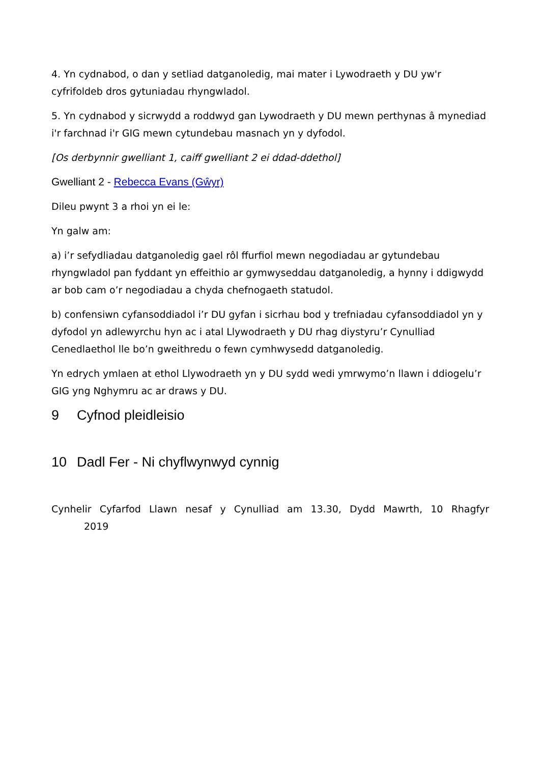4. Yn cydnabod, o dan y setliad datganoledig, mai mater i Lywodraeth y DU yw'r cyfrifoldeb dros gytuniadau rhyngwladol.
5. Yn cydnabod y sicrwydd a roddwyd gan Lywodraeth y DU mewn perthynas â mynediad i'r farchnad i'r GIG mewn cytundebau masnach yn y dyfodol.
[Os derbynnir gwelliant 1, caiff gwelliant 2 ei ddad-ddethol]
Gwelliant 2 - Rebecca Evans (Gŵyr)
Dileu pwynt 3 a rhoi yn ei le:
Yn galw am:
a) i’r sefydliadau datganoledig gael rôl ffurfiol mewn negodiadau ar gytundebau rhyngwladol pan fyddant yn effeithio ar gymwyseddau datganoledig, a hynny i ddigwydd ar bob cam o’r negodiadau a chyda chefnogaeth statudol.
b) confensiwn cyfansoddiadol i’r DU gyfan i sicrhau bod y trefniadau cyfansoddiadol yn y dyfodol yn adlewyrchu hyn ac i atal Llywodraeth y DU rhag diystyru’r Cynulliad Cenedlaethol lle bo’n gweithredu o fewn cymhwysedd datganoledig.
Yn edrych ymlaen at ethol Llywodraeth yn y DU sydd wedi ymrwymo’n llawn i ddiogelu’r GIG yng Nghymru ac ar draws y DU.
9 Cyfnod pleidleisio
10 Dadl Fer - Ni chyflwynwyd cynnig
Cynhelir Cyfarfod Llawn nesaf y Cynulliad am 13.30, Dydd Mawrth, 10 Rhagfyr
2019